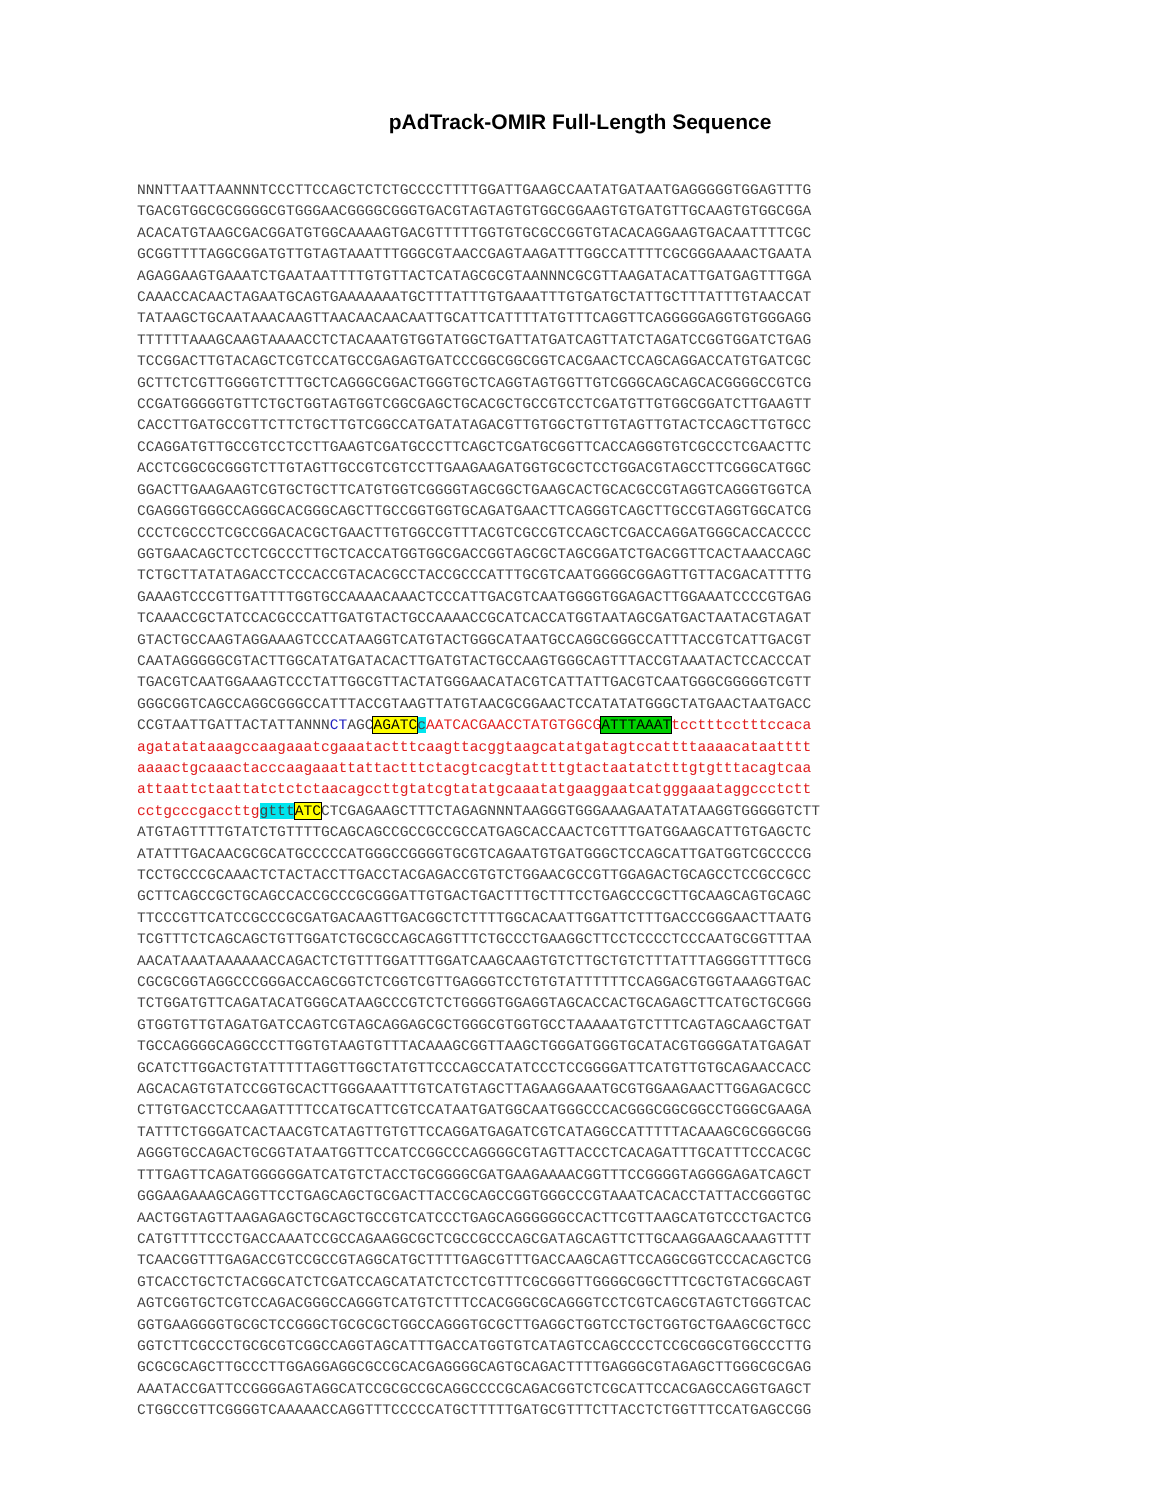pAdTrack-OMIR Full-Length Sequence
NNNTTAATTAANNNTCCCTTCCAGCTCTCTGCCCCTTTTGGATTGAAGCCAATATGATAATGAGGGGGTGGAGTTTG
TGACGTGGCGCGGGGCGTGGGAACGGGGCGGGTGACGTAGTAGTGTGGCGGAAGTGTGATGTTGCAAGTGTGGCGGA
ACACATGTAAGCGACGGATGTGGCAAAAGTGACGTTTTTGGTGTGCGCCGGTGTACACAGGAAGTGACAATTTTCGC
GCGGTTTTAGGCGGATGTTGTAGTAAATTTGGGCGTAACCGAGTAAGATTTGGCCATTTTCGCGGGAAAACTGAATA
AGAGGAAGTGAAATCTGAATAATTTTGTGTTACTCATAGCGCGTAANNNCGCGTTAAGATACATTGATGAGTTTGGA
CAAACCACAACTAGAATGCAGTGAAAAAAATGCTTTATTTGTGAAATTTGTGATGCTATTGCTTTATTTGTAACCAT
TATAAGCTGCAATAAACAAGTTAACAACAACAATTGCATTCATTTTATGTTTCAGGTTCAGGGGGAGGTGTGGGAGG
TTTTTTAAAGCAAGTAAAACCTCTACAAATGTGGTATGGCTGATTATGATCAGTTATCTAGATCCGGTGGATCTGAG
TCCGGACTTGTACAGCTCGTCCATGCCGAGAGTGATCCCGGCGGCGGTCACGAACTCCAGCAGGACCATGTGATCGC
GCTTCTCGTTGGGGTCTTTGCTCAGGGCGGACTGGGTGCTCAGGTAGTGGTTGTCGGGCAGCAGCACGGGGCCGTCG
CCGATGGGGGTGTTCTGCTGGTAGTGGTCGGCGAGCTGCACGCTGCCGTCCTCGATGTTGTGGCGGATCTTGAAGTT
CACCTTGATGCCGTTCTTCTGCTTGTCGGCCATGATATAGACGTTGTGGCTGTTGTAGTTGTACTCCAGCTTGTGCC
CCAGGATGTTGCCGTCCTCCTTGAAGTCGATGCCCTTCAGCTCGATGCGGTTCACCAGGGTGTCGCCCTCGAACTTC
ACCTCGGCGCGGGTCTTGTAGTTGCCGTCGTCCTTGAAGAAGATGGTGCGCTCCTGGACGTAGCCTTCGGGCATGGC
GGACTTGAAGAAGTCGTGCTGCTTCATGTGGTCGGGGTAGCGGCTGAAGCACTGCACGCCGTAGGTCAGGGTGGTCA
CGAGGGTGGGCCAGGGCACGGGCAGCTTGCCGGTGGTGCAGATGAACTTCAGGGTCAGCTTGCCGTAGGTGGCATCG
CCCTCGCCCTCGCCGGACACGCTGAACTTGTGGCCGTTTACGTCGCCGTCCAGCTCGACCAGGATGGGCACCACCCC
GGTGAACAGCTCCTCGCCCTTGCTCACCATGGTGGCGACCGGTAGCGCTAGCGGATCTGACGGTTCACTAAACCAGC
TCTGCTTATATAGACCTCCCACCGTACACGCCTACCGCCCATTTGCGTCAATGGGGCGGAGTTGTTACGACATTTTG
GAAAGTCCCGTTGATTTTGGTGCCAAAACAAACTCCCATTGACGTCAATGGGGTGGAGACTTGGAAATCCCCGTGAG
TCAAACCGCTATCCACGCCCATTGATGTACTGCCAAAACCGCATCACCATGGTAATAGCGATGACTAATACGTAGAT
GTACTGCCAAGTAGGAAAGTCCCATAAGGTCATGTACTGGGCATAATGCCAGGCGGGCCATTTACCGTCATTGACGT
CAATAGGGGGCGTACTTGGCATATGATACACTTGATGTACTGCCAAGTGGGCAGTTTACCGTAAATACTCCACCCAT
TGACGTCAATGGAAAGTCCCTATTGGCGTTACTATGGGAACATACGTCATTATTGACGTCAATGGGCGGGGGTCGTT
GGGCGGTCAGCCAGGCGGGCCATTTACCGTAAGTTATGTAACGCGGAACTCCATATATGGGCTATGAACTAATGACC
CCGTAATTGATTACTATTANNNCTAGCAGATC cAATCACGAACCTATGTGGCG ATTTAAAT tcctttcctttccaca
agatatataaagccaagaaatcgaaatactttcaagttacggtaagcatatgatagtccattttaaaacataatttt
aaaactgcaaactacccaagaaattattactttctacgtcacgtattttgtactaatatctttgtgtttacagtcaa
attaattctaattatctctctaacagccttgtatcgtatatgcaaatatgaaggaatcatgggaaataggccctctt
cctgcccgaccttg gttt ATCCTCGAGAAGCTTTCTAGAGNNNTAAGGGTGGGAAAGAATATATAAGGTGGGGGTCTT
ATGTAGTTTTGTATCTGTTTTGCAGCAGCCGCCGCCGCCATGAGCACCAACTCGTTTGATGGAAGCATTGTGAGCTC
ATATTTGACAACGCGCATGCCCCCATGGGCCGGGGTGCGTCAGAATGTGATGGGCTCCAGCATTGATGGTCGCCCCG
TCCTGCCCGCAAACTCTACTACCTTGACCTACGAGACCGTGTCTGGAACGCCGTTGGAGACTGCAGCCTCCGCCGCC
GCTTCAGCCGCTGCAGCCACCGCCCGCGGGATTGTGACTGACTTTGCTTTCCTGAGCCCGCTTGCAAGCAGTGCAGC
TTCCCGTTCATCCGCCCGCGATGACAAGTTGACGGCTCTTTTGGCACAATTGGATTCTTTGACCCGGGAACTTAATG
TCGTTTCTCAGCAGCTGTTGGATCTGCGCCAGCAGGTTTCTGCCCTGAAGGCTTCCTCCCCTCCCAATGCGGTTTAA
AACATAAATAAAAAACCAGACTCTGTTTGGATTTGGATCAAGCAAGTGTCTTGCTGTCTTTATTTAGGGGTTTTGCG
CGCGCGGTAGGCCCGGGACCAGCGGTCTCGGTCGTTGAGGGTCCTGTGTATTTTTTCCAGGACGTGGTAAAGGTGAC
TCTGGATGTTCAGATACATGGGCATAAGCCCGTCTCTGGGGTGGAGGTAGCACCACTGCAGAGCTTCATGCTGCGGG
GTGGTGTTGTAGATGATCCAGTCGTAGCAGGAGCGCTGGGCGTGGTGCCTAAAAATGTCTTTCAGTAGCAAGCTGAT
TGCCAGGGGCAGGCCCTTGGTGTAAGTGTTTACAAAGCGGTTAAGCTGGGATGGGTGCATACGTGGGGATATGAGAT
GCATCTTGGACTGTATTTTTAGGTTGGCTATGTTCCCAGCCATATCCCTCCGGGGATTCATGTTGTGCAGAACCACC
AGCACAGTGTATCCGGTGCACTTGGGAAATTTGTCATGTAGCTTAGAAGGAAATGCGTGGAAGAACTTGGAGACGCC
CTTGTGACCTCCAAGATTTTCCATGCATTCGTCCATAATGATGGCAATGGGCCCACGGGCGGCGGCCTGGGCGAAGA
TATTTCTGGGATCACTAACGTCATAGTTGTGTTCCAGGATGAGATCGTCATAGGCCATTTTTACAAAGCGCGGGCGG
AGGGTGCCAGACTGCGGTATAATGGTTCCATCCGGCCCAGGGGCGTAGTTACCCTCACAGATTTGCATTTCCCACGC
TTTGAGTTCAGATGGGGGGATCATGTCTACCTGCGGGGCGATGAAGAAAACGGTTTCCGGGGTAGGGGAGATCAGCT
GGGAAGAAAGCAGGTTCCTGAGCAGCTGCGACTTACCGCAGCCGGTGGGCCCGTAAATCACACCTATTACCGGGTGC
AACTGGTAGTTAAGAGAGCTGCAGCTGCCGTCATCCCTGAGCAGGGGGGCCACTTCGTTAAGCATGTCCCTGACTCG
CATGTTTTCCCTGACCAAATCCGCCAGAAGGCGCTCGCCGCCCAGCGATAGCAGTTCTTGCAAGGAAGCAAAGTTTT
TCAACGGTTTGAGACCGTCCGCCGTAGGCATGCTTTTGAGCGTTTGACCAAGCAGTTCCAGGCGGTCCCACAGCTCG
GTCACCTGCTCTACGGCATCTCGATCCAGCATATCTCCTCGTTTCGCGGGTTGGGGCGGCTTTCGCTGTACGGCAGT
AGTCGGTGCTCGTCCAGACGGGCCAGGGTCATGTCTTTCCACGGGCGCAGGGTCCTCGTCAGCGTAGTCTGGGTCAC
GGTGAAGGGGTGCGCTCCGGGCTGCGCGCTGGCCAGGGTGCGCTTGAGGCTGGTCCTGCTGGTGCTGAAGCGCTGCC
GGTCTTCGCCCTGCGCGTCGGCCAGGTAGCATTTGACCATGGTGTCATAGTCCAGCCCCTCCGCGGCGTGGCCCTTG
GCGCGCAGCTTGCCCTTGGAGGAGGCGCCGCACGAGGGGCAGTGCAGACTTTTGAGGGCGTAGAGCTTGGGCGCGAG
AAATACCGATTCCGGGGAGTAGGCATCCGCGCCGCAGGCCCCGCAGACGGTCTCGCATTCCACGAGCCAGGTGAGCT
CTGGCCGTTCGGGGTCAAAAACCAGGTTTCCCCCATGCTTTTTGATGCGTTTCTTACCTCTGGTTTCCATGAGCCGG